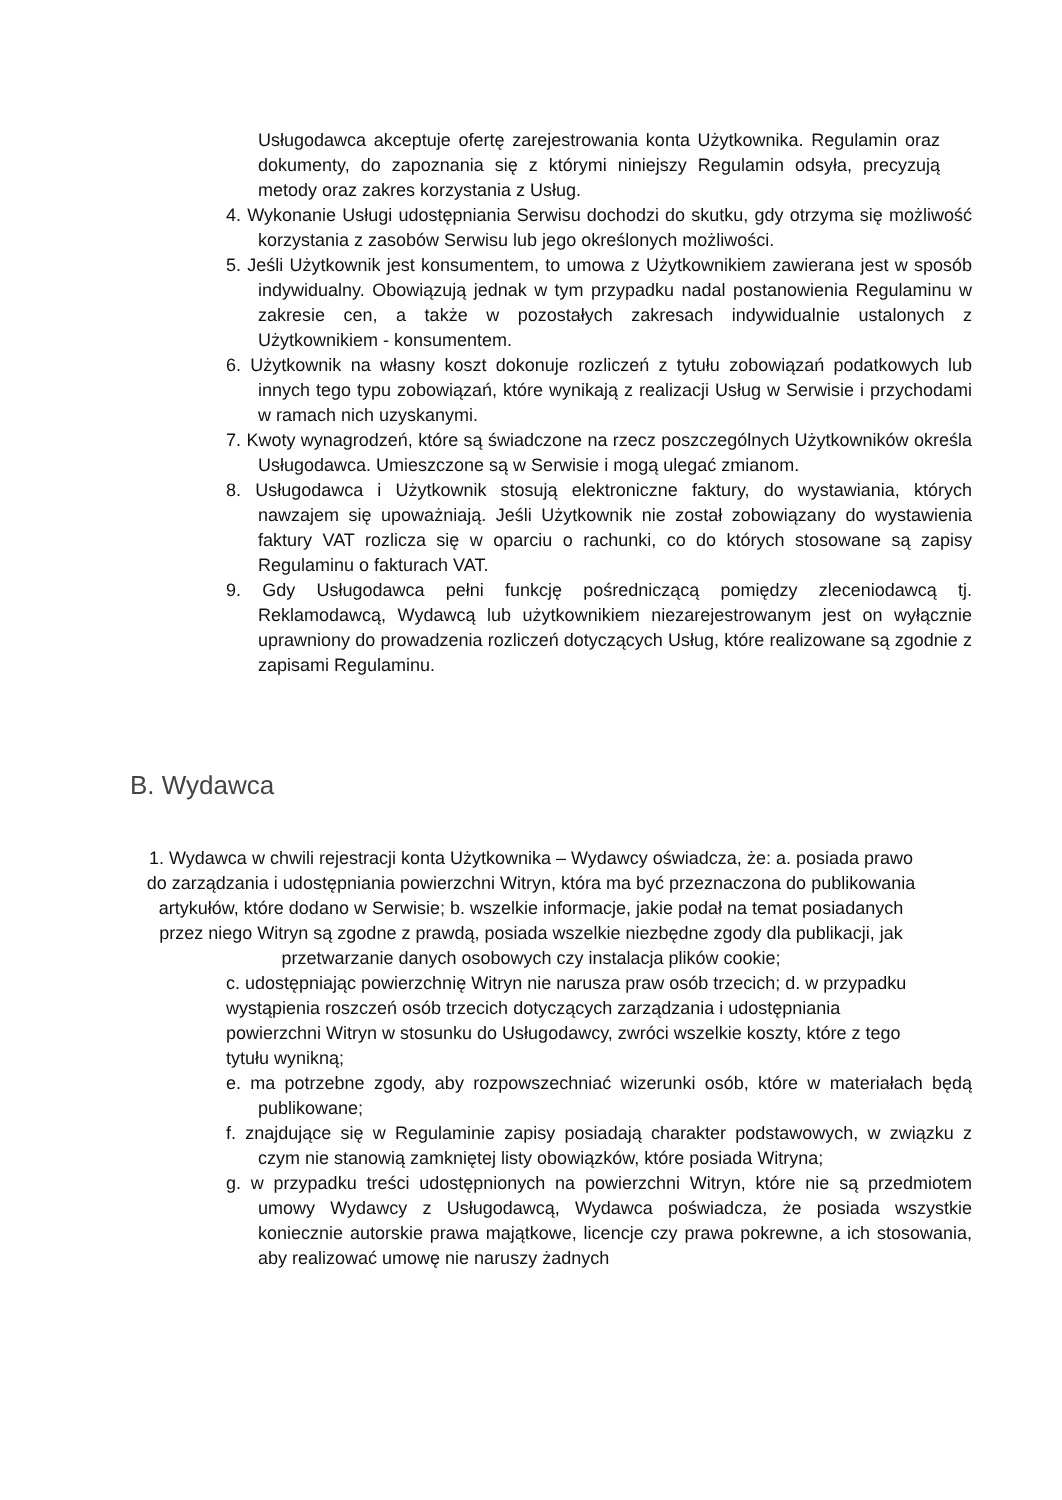Usługodawca akceptuje ofertę zarejestrowania konta Użytkownika. Regulamin oraz dokumenty, do zapoznania się z którymi niniejszy Regulamin odsyła, precyzują metody oraz zakres korzystania z Usług.
4. Wykonanie Usługi udostępniania Serwisu dochodzi do skutku, gdy otrzyma się możliwość korzystania z zasobów Serwisu lub jego określonych możliwości.
5. Jeśli Użytkownik jest konsumentem, to umowa z Użytkownikiem zawierana jest w sposób indywidualny. Obowiązują jednak w tym przypadku nadal postanowienia Regulaminu w zakresie cen, a także w pozostałych zakresach indywidualnie ustalonych z Użytkownikiem - konsumentem.
6. Użytkownik na własny koszt dokonuje rozliczeń z tytułu zobowiązań podatkowych lub innych tego typu zobowiązań, które wynikają z realizacji Usług w Serwisie i przychodami w ramach nich uzyskanymi.
7. Kwoty wynagrodzeń, które są świadczone na rzecz poszczególnych Użytkowników określa Usługodawca. Umieszczone są w Serwisie i mogą ulegać zmianom.
8. Usługodawca i Użytkownik stosują elektroniczne faktury, do wystawiania, których nawzajem się upoważniają. Jeśli Użytkownik nie został zobowiązany do wystawienia faktury VAT rozlicza się w oparciu o rachunki, co do których stosowane są zapisy Regulaminu o fakturach VAT.
9. Gdy Usługodawca pełni funkcję pośredniczącą pomiędzy zleceniodawcą tj. Reklamodawcą, Wydawcą lub użytkownikiem niezarejestrowanym jest on wyłącznie uprawniony do prowadzenia rozliczeń dotyczących Usług, które realizowane są zgodnie z zapisami Regulaminu.
B. Wydawca
1. Wydawca w chwili rejestracji konta Użytkownika – Wydawcy oświadcza, że: a. posiada prawo do zarządzania i udostępniania powierzchni Witryn, która ma być przeznaczona do publikowania artykułów, które dodano w Serwisie; b. wszelkie informacje, jakie podał na temat posiadanych przez niego Witryn są zgodne z prawdą, posiada wszelkie niezbędne zgody dla publikacji, jak przetwarzanie danych osobowych czy instalacja plików cookie;
c. udostępniając powierzchnię Witryn nie narusza praw osób trzecich; d. w przypadku wystąpienia roszczeń osób trzecich dotyczących zarządzania i udostępniania powierzchni Witryn w stosunku do Usługodawcy, zwróci wszelkie koszty, które z tego tytułu wynikną;
e. ma potrzebne zgody, aby rozpowszechniać wizerunki osób, które w materiałach będą publikowane;
f. znajdujące się w Regulaminie zapisy posiadają charakter podstawowych, w związku z czym nie stanowią zamkniętej listy obowiązków, które posiada Witryna;
g. w przypadku treści udostępnionych na powierzchni Witryn, które nie są przedmiotem umowy Wydawcy z Usługodawcą, Wydawca poświadcza, że posiada wszystkie koniecznie autorskie prawa majątkowe, licencje czy prawa pokrewne, a ich stosowania, aby realizować umowę nie naruszy żadnych